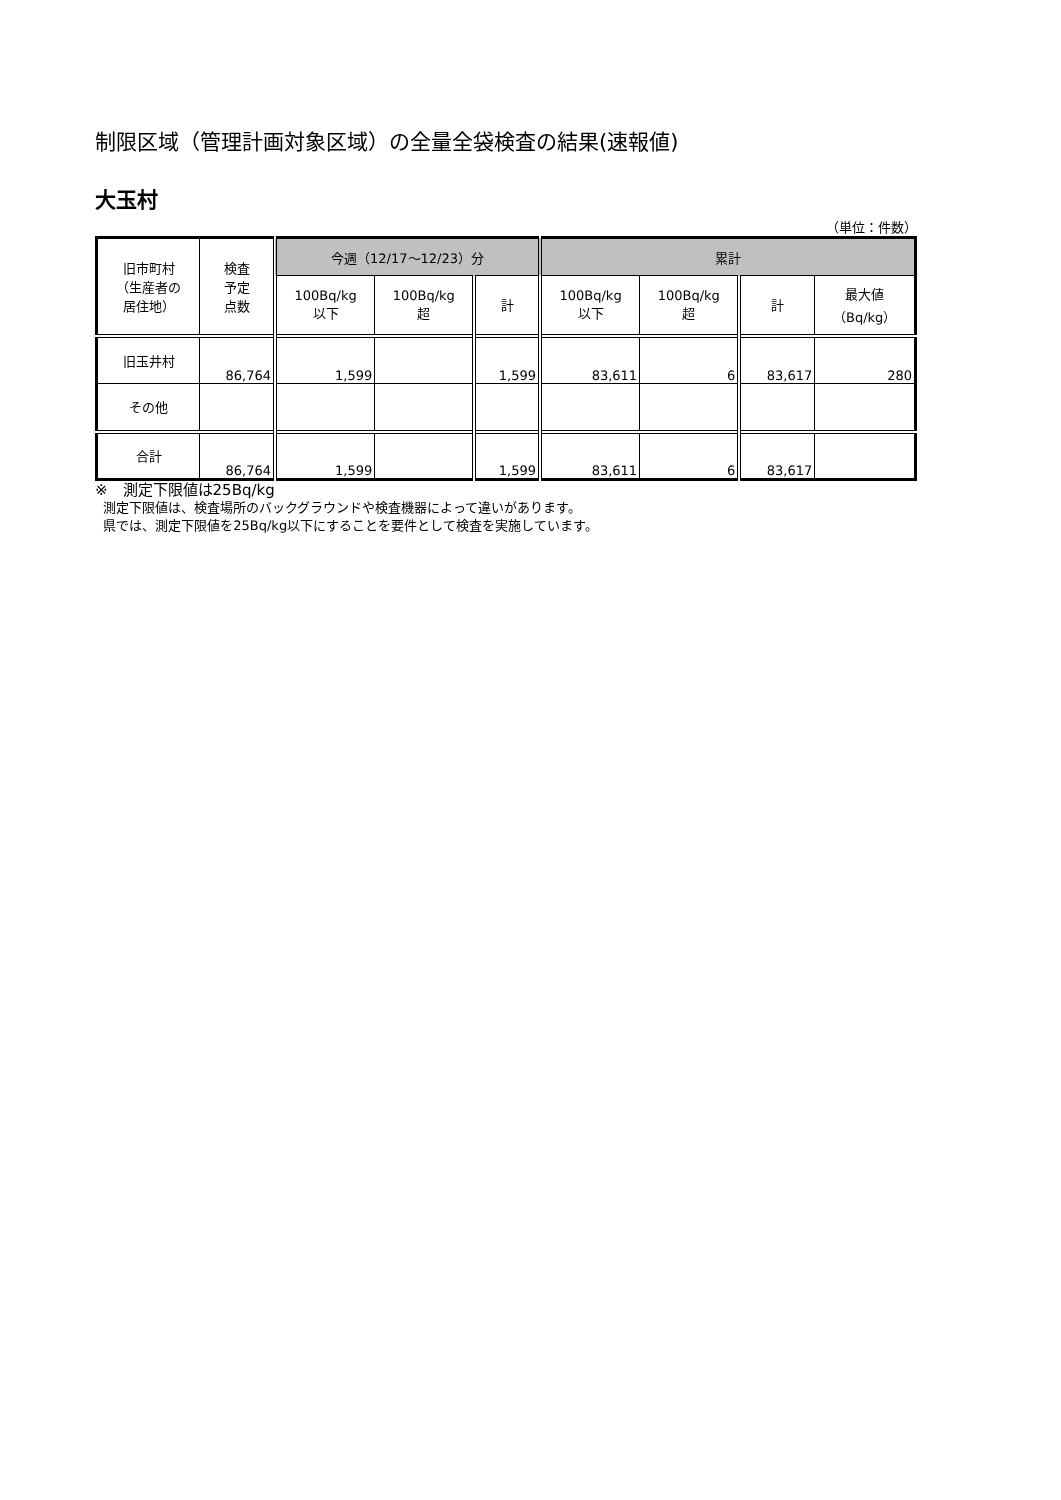制限区域（管理計画対象区域）の全量全袋検査の結果(速報値)
大玉村
（単位：件数）
| 旧市町村 （生産者の 居住地） | 検査 予定 点数 | 今週（12/17～12/23）分 | | | 累計 | | | |
| --- | --- | --- | --- | --- | --- | --- | --- | --- |
| | | 100Bq/kg 以下 | 100Bq/kg 超 | 計 | 100Bq/kg 以下 | 100Bq/kg 超 | 計 | 最大値 （Bq/kg） |
| 旧玉井村 | 86,764 | 1,599 | | 1,599 | 83,611 | 6 | 83,617 | 280 |
| その他 | | | | | | | | |
| 合計 | 86,764 | 1,599 | | 1,599 | 83,611 | 6 | 83,617 | |
※　測定下限値は25Bq/kg
測定下限値は、検査場所のバックグラウンドや検査機器によって違いがあります。
県では、測定下限値を25Bq/kg以下にすることを要件として検査を実施しています。